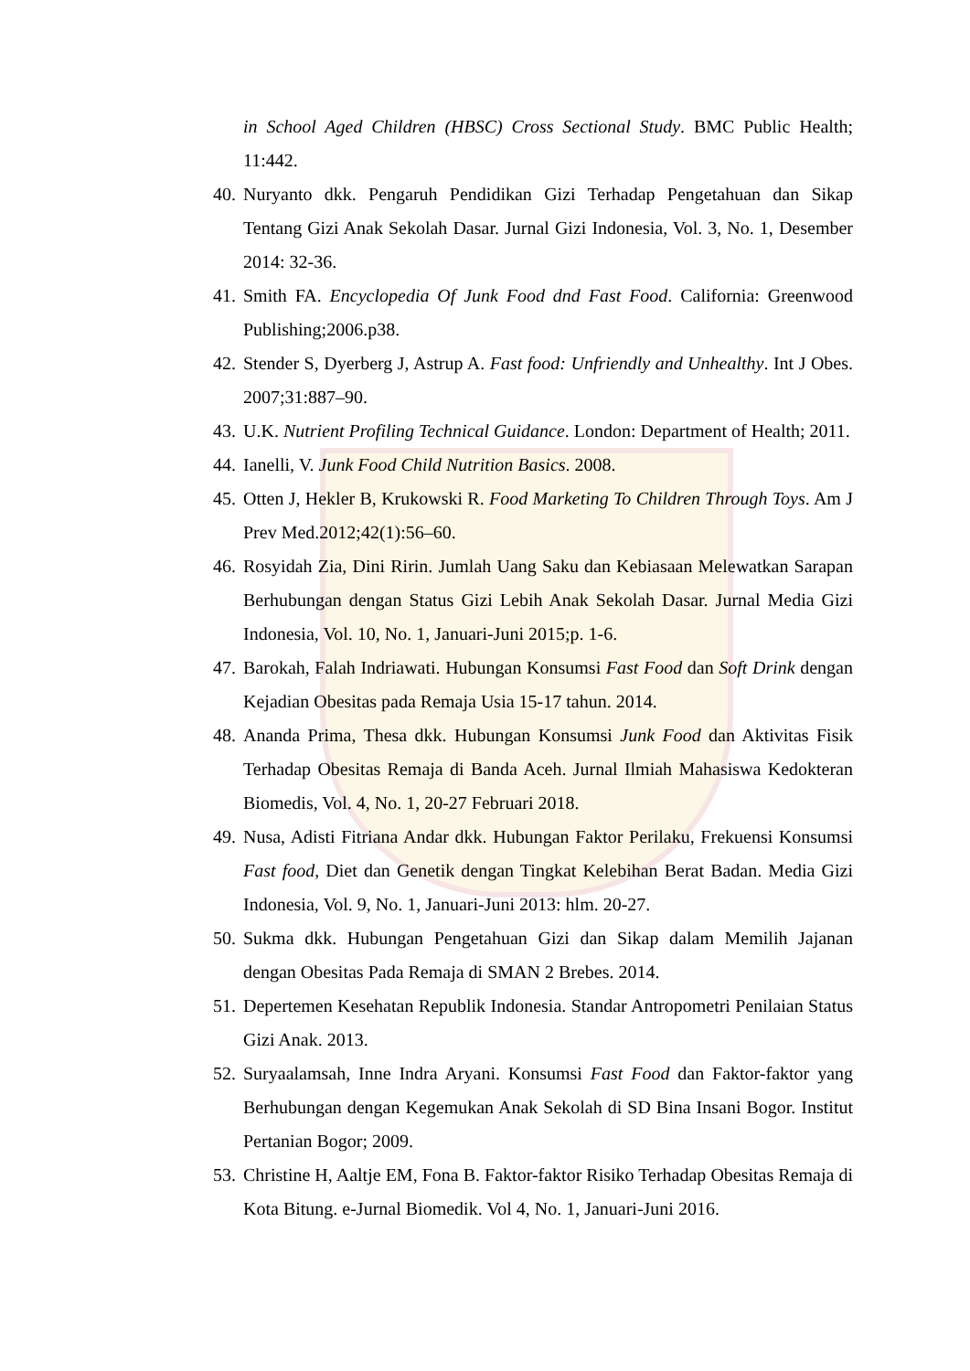in School Aged Children (HBSC) Cross Sectional Study. BMC Public Health; 11:442.
40. Nuryanto dkk. Pengaruh Pendidikan Gizi Terhadap Pengetahuan dan Sikap Tentang Gizi Anak Sekolah Dasar. Jurnal Gizi Indonesia, Vol. 3, No. 1, Desember 2014: 32-36.
41. Smith FA. Encyclopedia Of Junk Food dnd Fast Food. California: Greenwood Publishing;2006.p38.
42. Stender S, Dyerberg J, Astrup A. Fast food: Unfriendly and Unhealthy. Int J Obes. 2007;31:887–90.
43. U.K. Nutrient Profiling Technical Guidance. London: Department of Health; 2011.
44. Ianelli, V. Junk Food Child Nutrition Basics. 2008.
45. Otten J, Hekler B, Krukowski R. Food Marketing To Children Through Toys. Am J Prev Med.2012;42(1):56–60.
46. Rosyidah Zia, Dini Ririn. Jumlah Uang Saku dan Kebiasaan Melewatkan Sarapan Berhubungan dengan Status Gizi Lebih Anak Sekolah Dasar. Jurnal Media Gizi Indonesia, Vol. 10, No. 1, Januari-Juni 2015;p. 1-6.
47. Barokah, Falah Indriawati. Hubungan Konsumsi Fast Food dan Soft Drink dengan Kejadian Obesitas pada Remaja Usia 15-17 tahun. 2014.
48. Ananda Prima, Thesa dkk. Hubungan Konsumsi Junk Food dan Aktivitas Fisik Terhadap Obesitas Remaja di Banda Aceh. Jurnal Ilmiah Mahasiswa Kedokteran Biomedis, Vol. 4, No. 1, 20-27 Februari 2018.
49. Nusa, Adisti Fitriana Andar dkk. Hubungan Faktor Perilaku, Frekuensi Konsumsi Fast food, Diet dan Genetik dengan Tingkat Kelebihan Berat Badan. Media Gizi Indonesia, Vol. 9, No. 1, Januari-Juni 2013: hlm. 20-27.
50. Sukma dkk. Hubungan Pengetahuan Gizi dan Sikap dalam Memilih Jajanan dengan Obesitas Pada Remaja di SMAN 2 Brebes. 2014.
51. Depertemen Kesehatan Republik Indonesia. Standar Antropometri Penilaian Status Gizi Anak. 2013.
52. Suryaalamsah, Inne Indra Aryani. Konsumsi Fast Food dan Faktor-faktor yang Berhubungan dengan Kegemukan Anak Sekolah di SD Bina Insani Bogor. Institut Pertanian Bogor; 2009.
53. Christine H, Aaltje EM, Fona B. Faktor-faktor Risiko Terhadap Obesitas Remaja di Kota Bitung. e-Jurnal Biomedik. Vol 4, No. 1, Januari-Juni 2016.